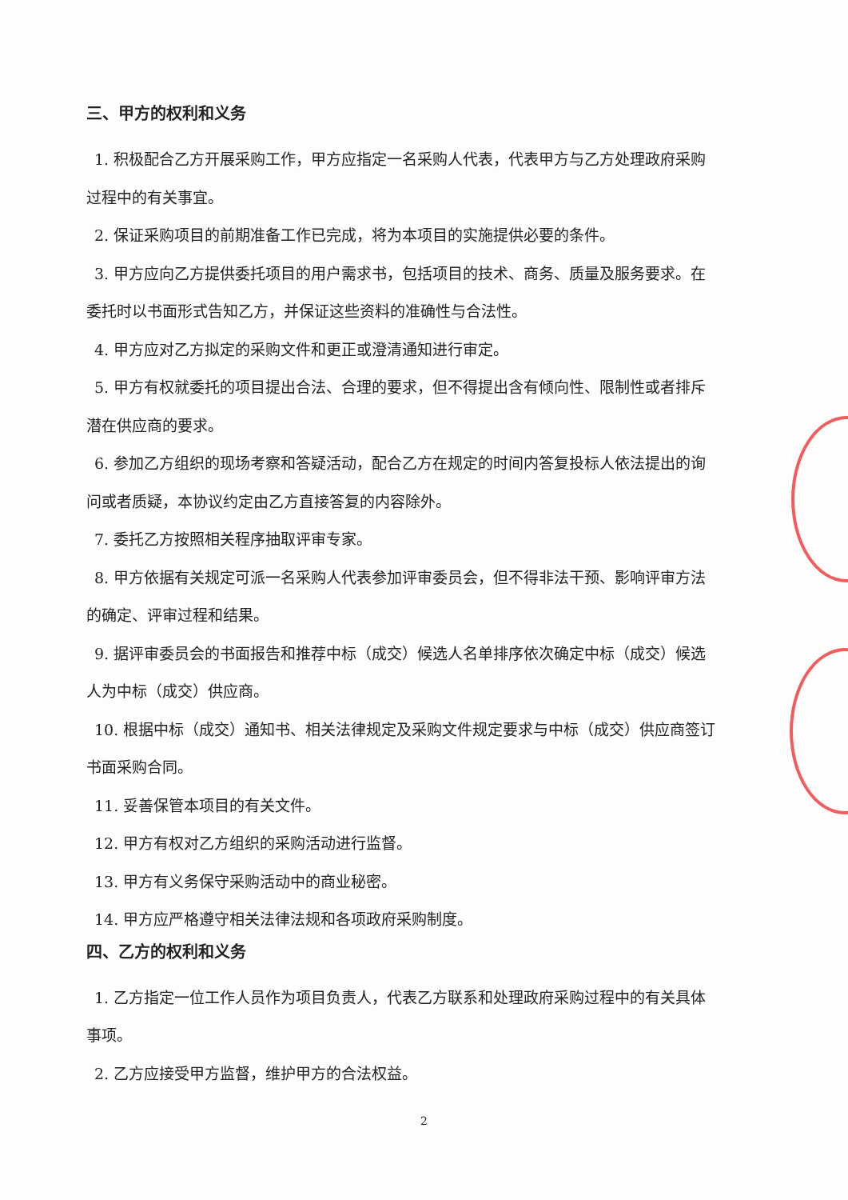三、甲方的权利和义务
1. 积极配合乙方开展采购工作，甲方应指定一名采购人代表，代表甲方与乙方处理政府采购
过程中的有关事宜。
2. 保证采购项目的前期准备工作已完成，将为本项目的实施提供必要的条件。
3. 甲方应向乙方提供委托项目的用户需求书，包括项目的技术、商务、质量及服务要求。在
委托时以书面形式告知乙方，并保证这些资料的准确性与合法性。
4. 甲方应对乙方拟定的采购文件和更正或澄清通知进行审定。
5. 甲方有权就委托的项目提出合法、合理的要求，但不得提出含有倾向性、限制性或者排斥
潜在供应商的要求。
6. 参加乙方组织的现场考察和答疑活动，配合乙方在规定的时间内答复投标人依法提出的询
问或者质疑，本协议约定由乙方直接答复的内容除外。
7. 委托乙方按照相关程序抽取评审专家。
8. 甲方依据有关规定可派一名采购人代表参加评审委员会，但不得非法干预、影响评审方法
的确定、评审过程和结果。
9. 据评审委员会的书面报告和推荐中标（成交）候选人名单排序依次确定中标（成交）候选
人为中标（成交）供应商。
10. 根据中标（成交）通知书、相关法律规定及采购文件规定要求与中标（成交）供应商签订
书面采购合同。
11. 妥善保管本项目的有关文件。
12. 甲方有权对乙方组织的采购活动进行监督。
13. 甲方有义务保守采购活动中的商业秘密。
14. 甲方应严格遵守相关法律法规和各项政府采购制度。
四、乙方的权利和义务
1. 乙方指定一位工作人员作为项目负责人，代表乙方联系和处理政府采购过程中的有关具体
事项。
2. 乙方应接受甲方监督，维护甲方的合法权益。
2